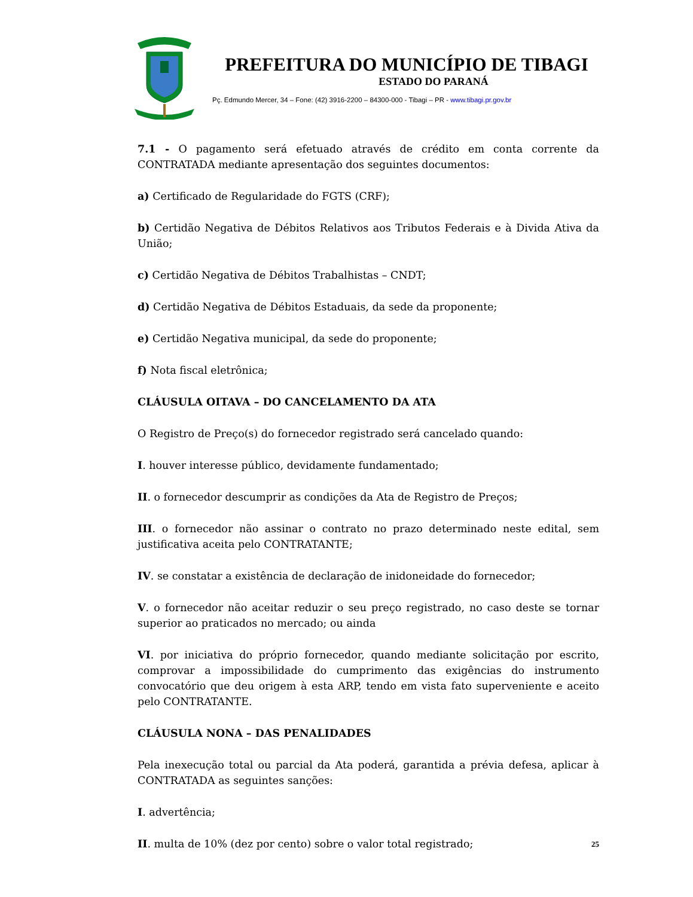PREFEITURA DO MUNICÍPIO DE TIBAGI
ESTADO DO PARANÁ
Pç. Edmundo Mercer, 34 – Fone: (42) 3916-2200 – 84300-000 - Tibagi – PR - www.tibagi.pr.gov.br
7.1 - O pagamento será efetuado através de crédito em conta corrente da CONTRATADA mediante apresentação dos seguintes documentos:
a) Certificado de Regularidade do FGTS (CRF);
b) Certidão Negativa de Débitos Relativos aos Tributos Federais e à Divida Ativa da União;
c) Certidão Negativa de Débitos Trabalhistas – CNDT;
d) Certidão Negativa de Débitos Estaduais, da sede da proponente;
e) Certidão Negativa municipal, da sede do proponente;
f) Nota fiscal eletrônica;
CLÁUSULA OITAVA – DO CANCELAMENTO DA ATA
O Registro de Preço(s) do fornecedor registrado será cancelado quando:
I. houver interesse público, devidamente fundamentado;
II. o fornecedor descumprir as condições da Ata de Registro de Preços;
III. o fornecedor não assinar o contrato no prazo determinado neste edital, sem justificativa aceita pelo CONTRATANTE;
IV. se constatar a existência de declaração de inidoneidade do fornecedor;
V. o fornecedor não aceitar reduzir o seu preço registrado, no caso deste se tornar superior ao praticados no mercado; ou ainda
VI. por iniciativa do próprio fornecedor, quando mediante solicitação por escrito, comprovar a impossibilidade do cumprimento das exigências do instrumento convocatório que deu origem à esta ARP, tendo em vista fato superveniente e aceito pelo CONTRATANTE.
CLÁUSULA NONA – DAS PENALIDADES
Pela inexecução total ou parcial da Ata poderá, garantida a prévia defesa, aplicar à CONTRATADA as seguintes sanções:
I. advertência;
II. multa de 10% (dez por cento) sobre o valor total registrado;
25